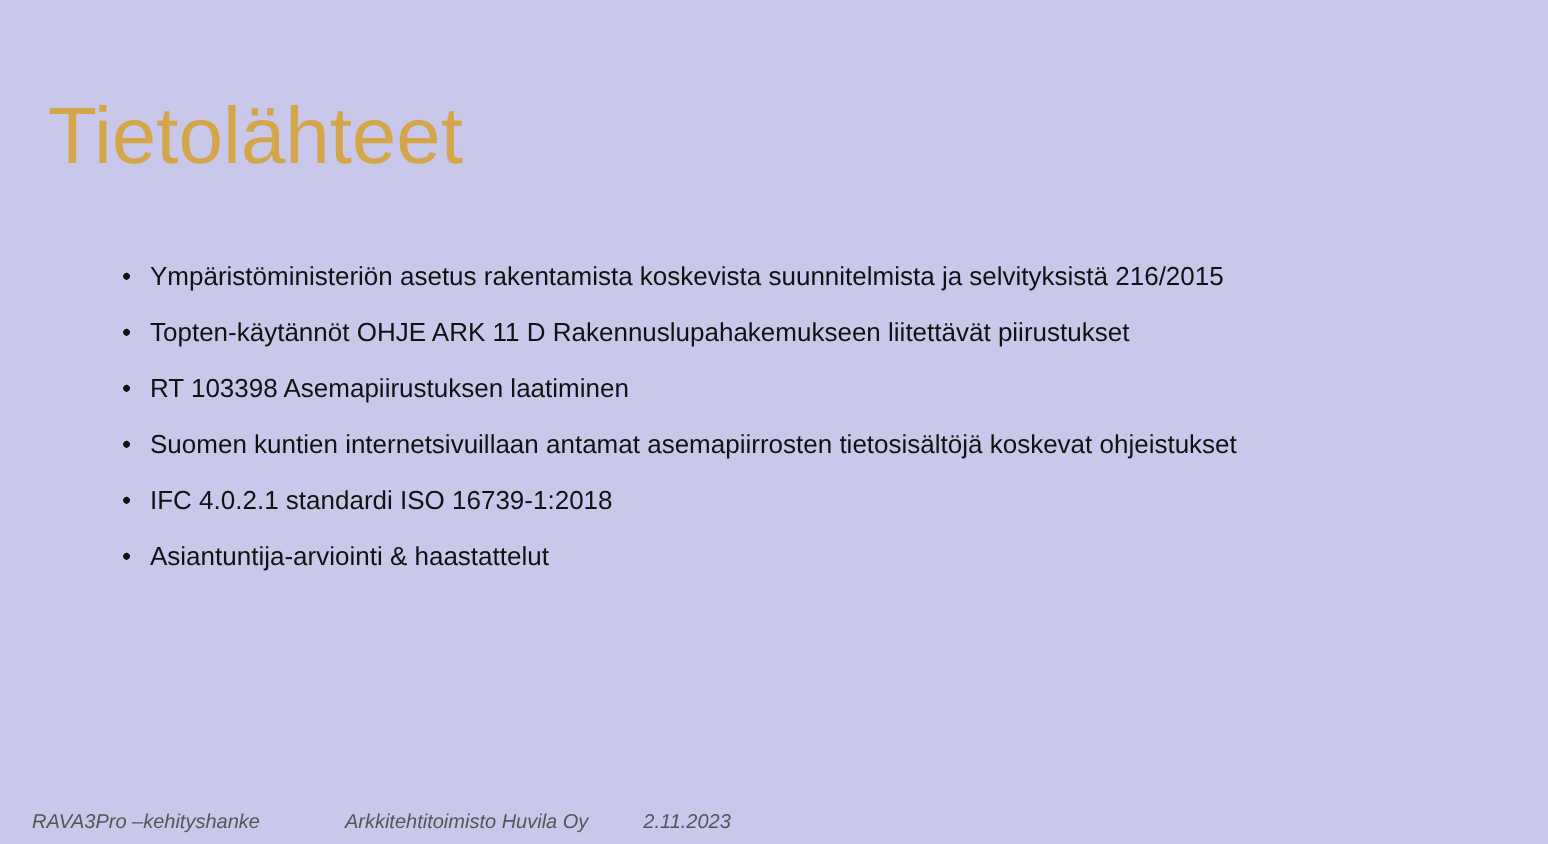Tietolähteet
• Ympäristöministeriön asetus rakentamista koskevista suunnitelmista ja selvityksistä 216/2015
• Topten-käytännöt OHJE ARK 11 D Rakennuslupahakemukseen liitettävät piirustukset
• RT 103398 Asemapiirustuksen laatiminen
• Suomen kuntien internetsivuillaan antamat asemapiirrosten tietosisältöjä koskevat ohjeistukset
• IFC 4.0.2.1 standardi ISO 16739-1:2018
• Asiantuntija-arviointi & haastattelut
RAVA3Pro –kehityshanke Arkkitehtitoimisto Huvila Oy 2.11.2023